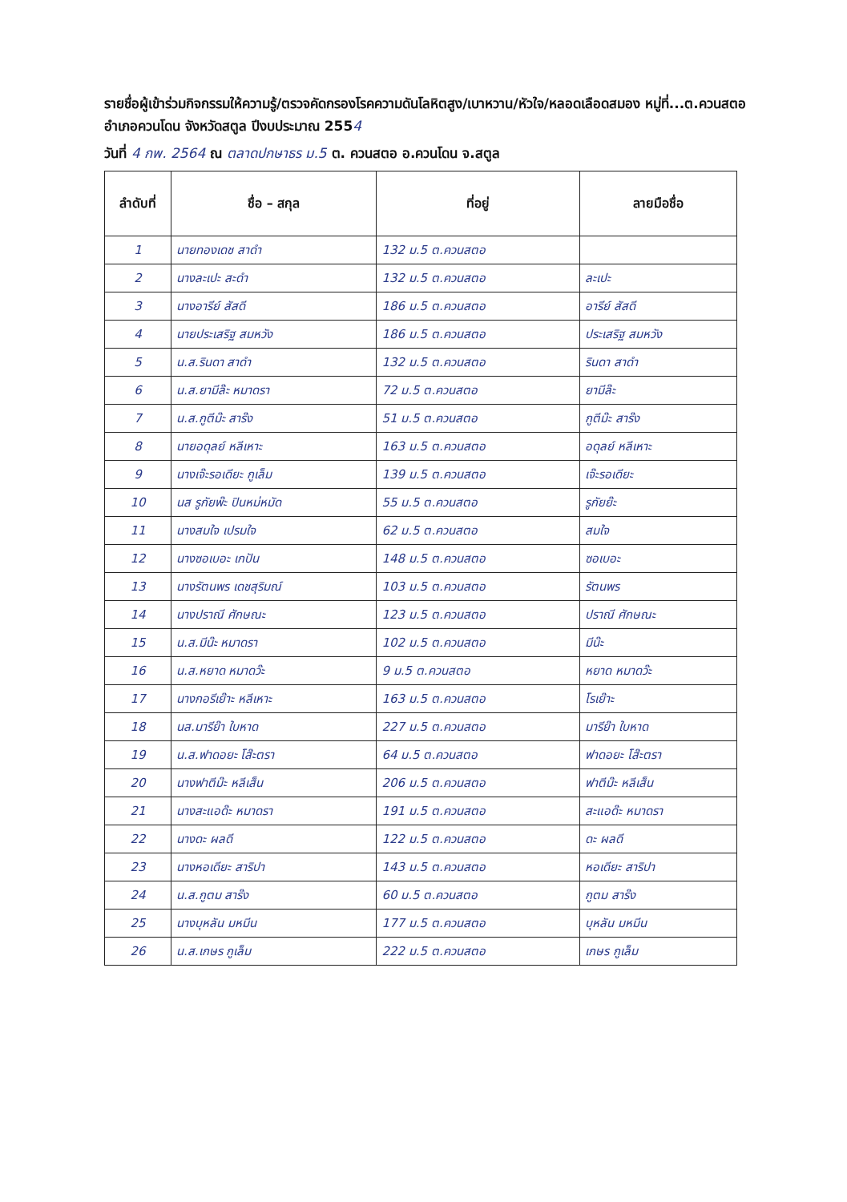รายชื่อผู้เข้าร่วมกิจกรรมให้ความรู้/ตรวจคัดกรองโรคความดันโลหิตสูง/เบาหวาน/หัวใจ/หลอดเลือดสมอง หมู่ที่...ต.ควนสตอ อำเภอควนโดน จังหวัดสตูล ปีงบประมาณ 2554
วันที่ 4 กพ. 2564 ณ ตลาดปกษาธร ม.5 ต. ควนสตอ อ.ควนโดน จ.สตูล
| ลำดับที่ | ชื่อ – สกุล | ที่อยู่ | ลายมือชื่อ |
| --- | --- | --- | --- |
| 1 | นายทองเดช สาดำ | 132 ม.5 ต.ควนสตอ | |
| 2 | นางละเปะ สะดำ | 132 ม.5 ต.ควนสตอ | ละเปะ |
| 3 | นางอารีย์ สัสดี | 186 ม.5 ต.ควนสตอ | อารีย์ สัสดี |
| 4 | นายประเสริฐ สมหวัง | 186 ม.5 ต.ควนสตอ | ประเสริฐ สมหวัง |
| 5 | น.ส.รินดา สาดำ | 132 ม.5 ต.ควนสตอ | รินดา สาดำ |
| 6 | น.ส.ยามีล๊ะ หมาดรา | 72 ม.5 ต.ควนสตอ | ยามีล๊ะ |
| 7 | น.ส.กูตีม๊ะ สาร๊ง | 51 ม.5 ต.ควนสตอ | กูตีม๊ะ สาร๊ง |
| 8 | นายอดุลย์ หลีเหาะ | 163 ม.5 ต.ควนสตอ | อดุลย์ หลีเหาะ |
| 9 | นางเจ๊ะรอเดียะ กูเล็ม | 139 ม.5 ต.ควนสตอ | เจ๊ะรอเดียะ |
| 10 | นส รูกัยพ๊ะ ปินหม่หมัด | 55 ม.5 ต.ควนสตอ | รูกัยย๊ะ |
| 11 | นางสมใจ เปรมใจ | 62 ม.5 ต.ควนสตอ | สมใจ |
| 12 | นางซอเบอะ เกปัน | 148 ม.5 ต.ควนสตอ | ซอเบอะ |
| 13 | นางรัตนพร เดชสุริมณ์ | 103 ม.5 ต.ควนสตอ | รัตนพร |
| 14 | นางปราณี ศักษณะ | 123 ม.5 ต.ควนสตอ | ปราณี ศักษณะ |
| 15 | น.ส.มีน๊ะ หมาดรา | 102 ม.5 ต.ควนสตอ | มีน๊ะ |
| 16 | น.ส.หยาด หมาดว๊ะ | 9 ม.5 ต.ควนสตอ | หยาด หมาดว๊ะ |
| 17 | นางกอรีเย๊าะ หลีเหาะ | 163 ม.5 ต.ควนสตอ | โรเย๊าะ |
| 18 | นส.มารีย๊า ใบหาด | 227 ม.5 ต.ควนสตอ | มารีย๊า ใบหาด |
| 19 | น.ส.ฟาดอยะ โส๊ะตรา | 64 ม.5 ต.ควนสตอ | ฟาดอยะ โส๊ะตรา |
| 20 | นางฟาตีม๊ะ หลีเส็น | 206 ม.5 ต.ควนสตอ | ฟาตีม๊ะ หลีเส็น |
| 21 | นางสะแอด๊ะ หมาดรา | 191 ม.5 ต.ควนสตอ | สะแอด๊ะ หมาดรา |
| 22 | นางดะ ผลดี | 122 ม.5 ต.ควนสตอ | ดะ ผลดี |
| 23 | นางหอเดียะ สาริปา | 143 ม.5 ต.ควนสตอ | หอเดียะ สาริปา |
| 24 | น.ส.กูตม สาร๊ง | 60 ม.5 ต.ควนสตอ | กูตม สาร๊ง |
| 25 | นางบุหลัน มหมีน | 177 ม.5 ต.ควนสตอ | บุหลัน มหมีน |
| 26 | น.ส.เกษร กูเล็ม | 222 ม.5 ต.ควนสตอ | เกษร กูเล็ม |